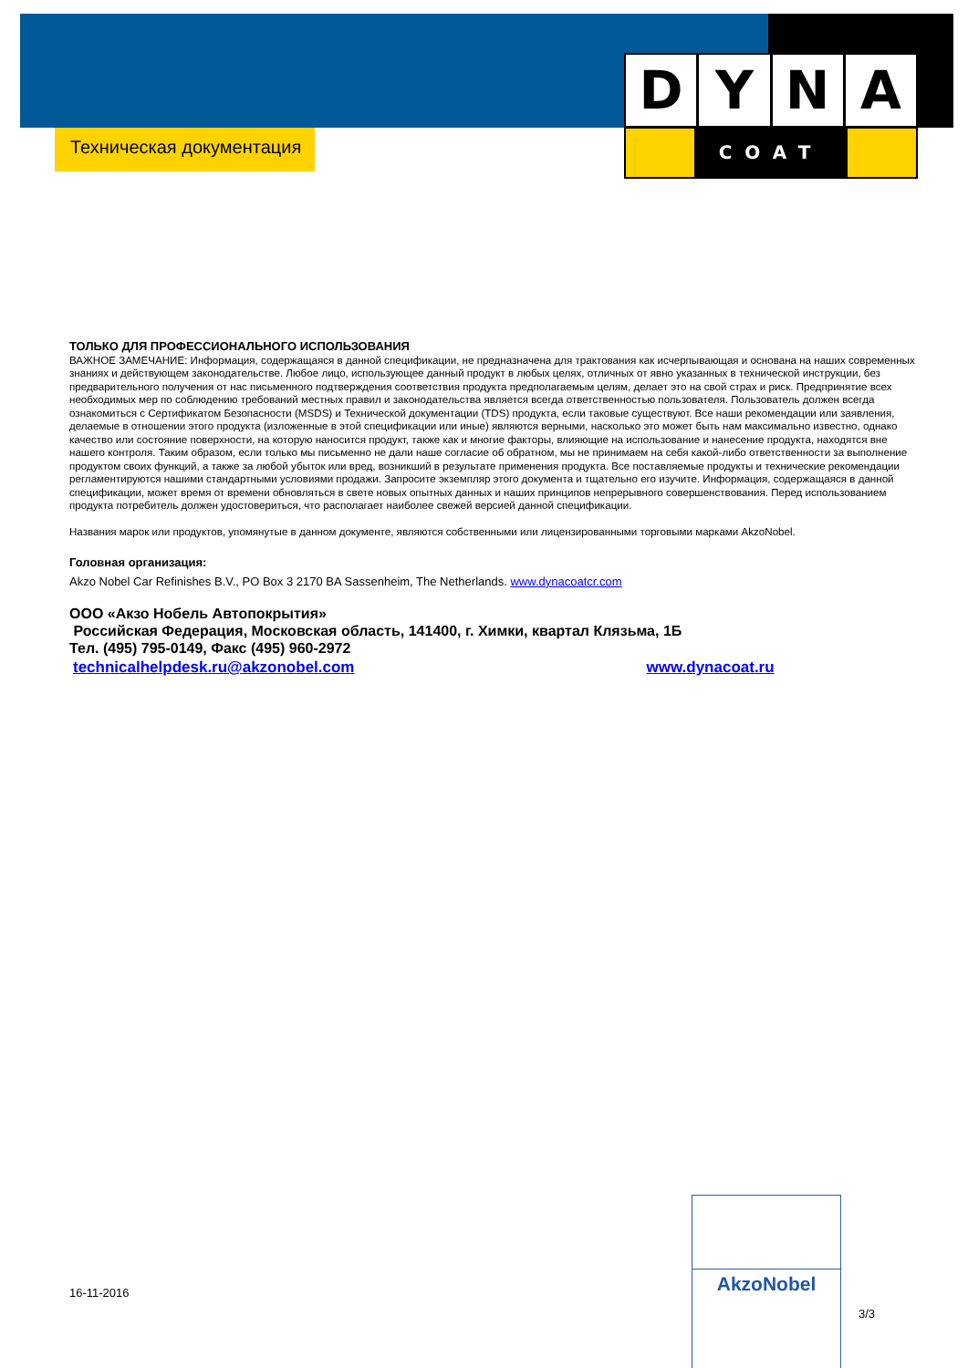D Y N A
COAT
Техническая документация
ТОЛЬКО ДЛЯ ПРОФЕССИОНАЛЬНОГО ИСПОЛЬЗОВАНИЯ
ВАЖНОЕ ЗАМЕЧАНИЕ: Информация, содержащаяся в данной спецификации, не предназначена для трактования как исчерпывающая и основана на наших современных знаниях и действующем законодательстве. Любое лицо, использующее данный продукт в любых целях, отличных от явно указанных в технической инструкции, без предварительного получения от нас письменного подтверждения соответствия продукта предполагаемым целям, делает это на свой страх и риск. Предпринятие всех необходимых мер по соблюдению требований местных правил и законодательства является всегда ответственностью пользователя. Пользователь должен всегда ознакомиться с Сертификатом Безопасности (MSDS) и Технической документации (TDS) продукта, если таковые существуют. Все наши рекомендации или заявления, делаемые в отношении этого продукта (изложенные в этой спецификации или иные) являются верными, насколько это может быть нам максимально известно, однако качество или состояние поверхности, на которую наносится продукт, также как и многие факторы, влияющие на использование и нанесение продукта, находятся вне нашего контроля. Таким образом, если только мы письменно не дали наше согласие об обратном, мы не принимаем на себя какой-либо ответственности за выполнение продуктом своих функций, а также за любой убыток или вред, возникший в результате применения продукта. Все поставляемые продукты и технические рекомендации регламентируются нашими стандартными условиями продажи. Запросите экземпляр этого документа и тщательно его изучите. Информация, содержащаяся в данной спецификации, может время от времени обновляться в свете новых опытных данных и наших принципов непрерывного совершенствования. Перед использованием продукта потребитель должен удостовериться, что располагает наиболее свежей версией данной спецификации.
Названия марок или продуктов, упомянутые в данном документе, являются собственными или лицензированными торговыми марками AkzoNobel.
Головная организация:
Akzo Nobel Car Refinishes B.V., PO Box 3 2170 BA Sassenheim, The Netherlands. www.dynacoatcr.com
ООО «Акзо Нобель Автопокрытия»
Российская Федерация, Московская область, 141400, г. Химки, квартал Клязьма, 1Б
Тел. (495) 795-0149, Факс (495) 960-2972
technicalhelpdesk.ru@akzonobel.com www.dynacoat.ru
16-11-2016
AkzoNobel
3/3